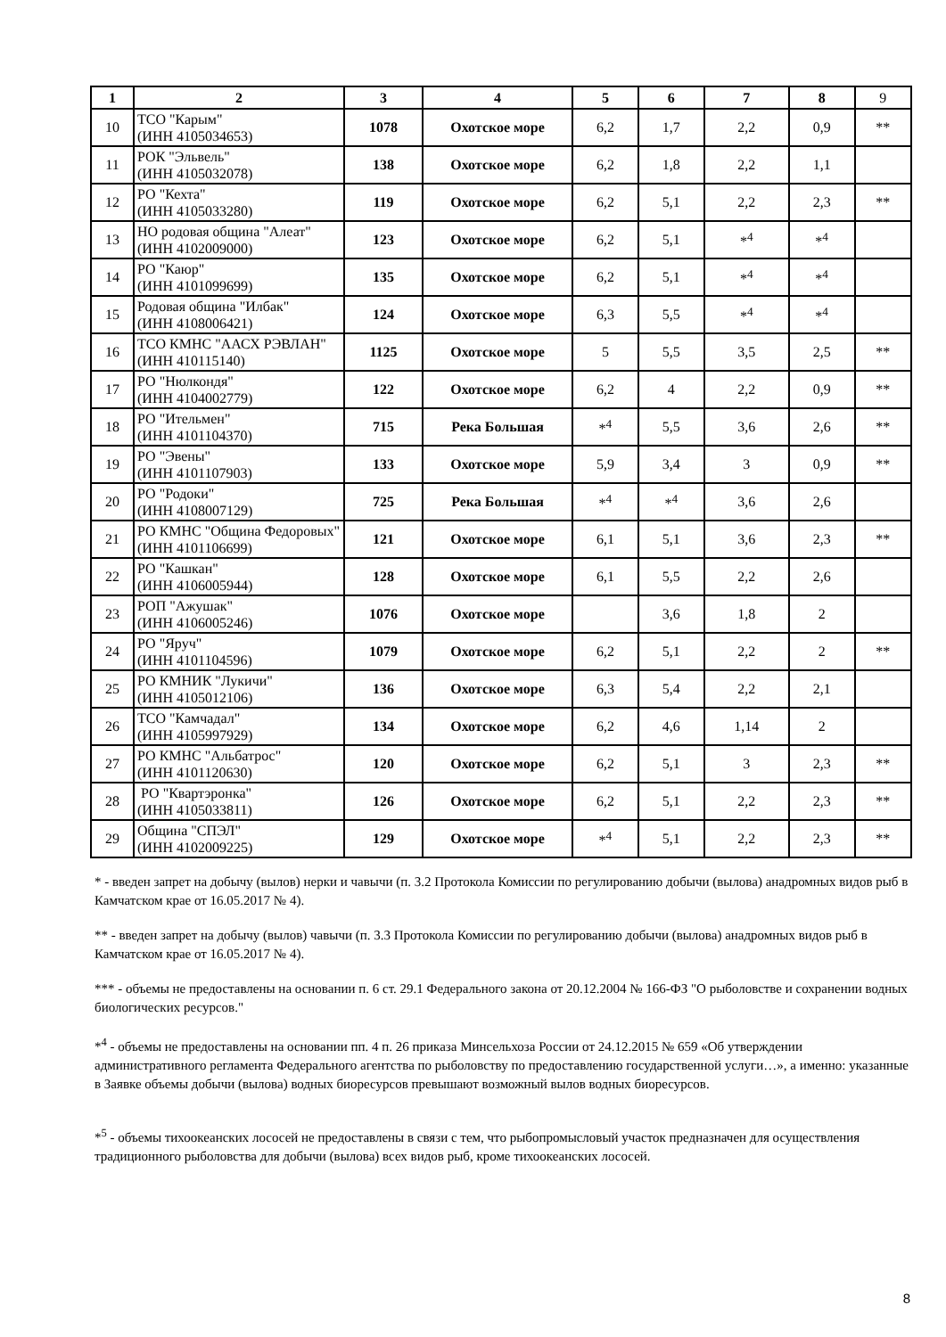| 1 | 2 | 3 | 4 | 5 | 6 | 7 | 8 | 9 |
| --- | --- | --- | --- | --- | --- | --- | --- | --- |
| 10 | ТСО "Карым" (ИНН 4105034653) | 1078 | Охотское море | 6,2 | 1,7 | 2,2 | 0,9 | ** |
| 11 | РОК "Эльвель" (ИНН 4105032078) | 138 | Охотское море | 6,2 | 1,8 | 2,2 | 1,1 | |
| 12 | РО "Кехта" (ИНН 4105033280) | 119 | Охотское море | 6,2 | 5,1 | 2,2 | 2,3 | ** |
| 13 | НО родовая община "Алеат" (ИНН 4102009000) | 123 | Охотское море | 6,2 | 5,1 | *<sup>4</sup> | *<sup>4</sup> | |
| 14 | РО "Каюр" (ИНН 4101099699) | 135 | Охотское море | 6,2 | 5,1 | *<sup>4</sup> | *<sup>4</sup> | |
| 15 | Родовая община "Илбак" (ИНН 4108006421) | 124 | Охотское море | 6,3 | 5,5 | *<sup>4</sup> | *<sup>4</sup> | |
| 16 | ТСО КМНС "ААСХ РЭВЛАН" (ИНН 410115140) | 1125 | Охотское море | 5 | 5,5 | 3,5 | 2,5 | ** |
| 17 | РО "Нюлкондя" (ИНН 4104002779) | 122 | Охотское море | 6,2 | 4 | 2,2 | 0,9 | ** |
| 18 | РО "Ительмен" (ИНН 4101104370) | 715 | Река Большая | *<sup>4</sup> | 5,5 | 3,6 | 2,6 | ** |
| 19 | РО "Эвены" (ИНН 4101107903) | 133 | Охотское море | 5,9 | 3,4 | 3 | 0,9 | ** |
| 20 | РО "Родоки" (ИНН 4108007129) | 725 | Река Большая | *<sup>4</sup> | *<sup>4</sup> | 3,6 | 2,6 | |
| 21 | РО КМНС "Община Федоровых" (ИНН 4101106699) | 121 | Охотское море | 6,1 | 5,1 | 3,6 | 2,3 | ** |
| 22 | РО "Кашкан" (ИНН 4106005944) | 128 | Охотское море | 6,1 | 5,5 | 2,2 | 2,6 | |
| 23 | РОП "Ажушак" (ИНН 4106005246) | 1076 | Охотское море | | 3,6 | 1,8 | 2 | |
| 24 | РО "Яруч" (ИНН 4101104596) | 1079 | Охотское море | 6,2 | 5,1 | 2,2 | 2 | ** |
| 25 | РО КМНИК "Лукичи" (ИНН 4105012106) | 136 | Охотское море | 6,3 | 5,4 | 2,2 | 2,1 | |
| 26 | ТСО "Камчадал" (ИНН 4105997929) | 134 | Охотское море | 6,2 | 4,6 | 1,14 | 2 | |
| 27 | РО КМНС "Альбатрос" (ИНН 4101120630) | 120 | Охотское море | 6,2 | 5,1 | 3 | 2,3 | ** |
| 28 | РО "Квартэронка" (ИНН 4105033811) | 126 | Охотское море | 6,2 | 5,1 | 2,2 | 2,3 | ** |
| 29 | Община "СПЭЛ" (ИНН 4102009225) | 129 | Охотское море | *<sup>4</sup> | 5,1 | 2,2 | 2,3 | ** |
* - введен запрет на добычу (вылов) нерки и чавычи (п. 3.2 Протокола Комиссии по регулированию добычи (вылова) анадромных видов рыб в Камчатском крае от 16.05.2017 № 4).
** - введен запрет на добычу (вылов) чавычи (п. 3.3 Протокола Комиссии по регулированию добычи (вылова) анадромных видов рыб в Камчатском крае от 16.05.2017 № 4).
*** - объемы не предоставлены на основании п. 6 ст. 29.1 Федерального закона от 20.12.2004 № 166-ФЗ "О рыболовстве и сохранении водных биологических ресурсов."
*<sup>4</sup> - объемы не предоставлены на основании пп. 4 п. 26 приказа Минсельхоза России от 24.12.2015 № 659 «Об утверждении административного регламента Федерального агентства по рыболовству по предоставлению государственной услуги…», а именно: указанные в Заявке объемы добычи (вылова) водных биоресурсов превышают возможный вылов водных биоресурсов.
*<sup>5</sup> - объемы тихоокеанских лососей не предоставлены в связи с тем, что рыбопромысловый участок предназначен для осуществления традиционного рыболовства для добычи (вылова) всех видов рыб, кроме тихоокеанских лососей.
8